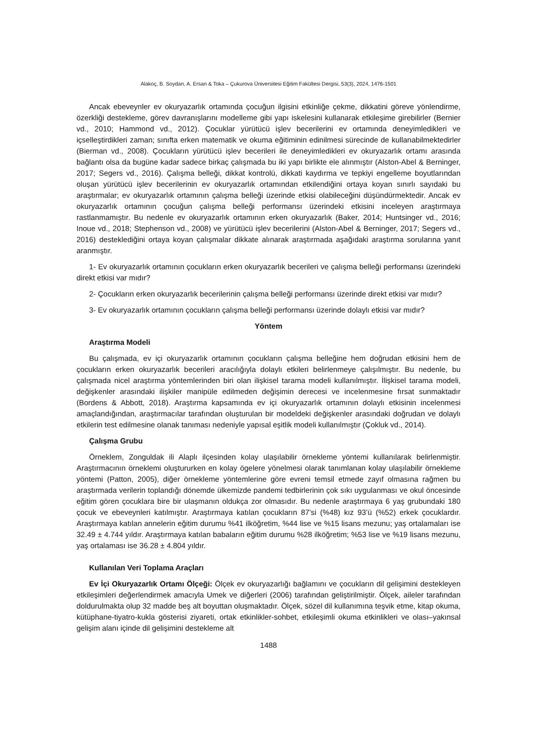Alakoç, B. Soydan, A. Ersan & Toka – Çukurova Üniversitesi Eğitim Fakültesi Dergisi, 53(3), 2024, 1476-1501
Ancak ebeveynler ev okuryazarlık ortamında çocuğun ilgisini etkinliğe çekme, dikkatini göreve yönlendirme, özerkliği destekleme, görev davranışlarını modelleme gibi yapı iskelesini kullanarak etkileşime girebilirler (Bernier vd., 2010; Hammond vd., 2012). Çocuklar yürütücü işlev becerilerini ev ortamında deneyimledikleri ve içselleştirdikleri zaman; sınıfta erken matematik ve okuma eğitiminin edinilmesi sürecinde de kullanabilmektedirler (Bierman vd., 2008). Çocukların yürütücü işlev becerileri ile deneyimledikleri ev okuryazarlık ortamı arasında bağlantı olsa da bugüne kadar sadece birkaç çalışmada bu iki yapı birlikte ele alınmıştır (Alston-Abel & Berninger, 2017; Segers vd., 2016). Çalışma belleği, dikkat kontrolü, dikkati kaydırma ve tepkiyi engelleme boyutlarından oluşan yürütücü işlev becerilerinin ev okuryazarlık ortamından etkilendiğini ortaya koyan sınırlı sayıdaki bu araştırmalar; ev okuryazarlık ortamının çalışma belleği üzerinde etkisi olabileceğini düşündürmektedir. Ancak ev okuryazarlık ortamının çocuğun çalışma belleği performansı üzerindeki etkisini inceleyen araştırmaya rastlanmamıştır. Bu nedenle ev okuryazarlık ortamının erken okuryazarlık (Baker, 2014; Huntsinger vd., 2016; Inoue vd., 2018; Stephenson vd., 2008) ve yürütücü işlev becerilerini (Alston-Abel & Berninger, 2017; Segers vd., 2016) desteklediğini ortaya koyan çalışmalar dikkate alınarak araştırmada aşağıdaki araştırma sorularına yanıt aranmıştır.
1- Ev okuryazarlık ortamının çocukların erken okuryazarlık becerileri ve çalışma belleği performansı üzerindeki direkt etkisi var mıdır?
2- Çocukların erken okuryazarlık becerilerinin çalışma belleği performansı üzerinde direkt etkisi var mıdır?
3- Ev okuryazarlık ortamının çocukların çalışma belleği performansı üzerinde dolaylı etkisi var mıdır?
Yöntem
Araştırma Modeli
Bu çalışmada, ev içi okuryazarlık ortamının çocukların çalışma belleğine hem doğrudan etkisini hem de çocukların erken okuryazarlık becerileri aracılığıyla dolaylı etkileri belirlenmeye çalışılmıştır. Bu nedenle, bu çalışmada nicel araştırma yöntemlerinden biri olan ilişkisel tarama modeli kullanılmıştır. İlişkisel tarama modeli, değişkenler arasındaki ilişkiler manipüle edilmeden değişimin derecesi ve incelenmesine fırsat sunmaktadır (Bordens & Abbott, 2018). Araştırma kapsamında ev içi okuryazarlık ortamının dolaylı etkisinin incelenmesi amaçlandığından, araştırmacılar tarafından oluşturulan bir modeldeki değişkenler arasındaki doğrudan ve dolaylı etkilerin test edilmesine olanak tanıması nedeniyle yapısal eşitlik modeli kullanılmıştır (Çokluk vd., 2014).
Çalışma Grubu
Örneklem, Zonguldak ili Alaplı ilçesinden kolay ulaşılabilir örnekleme yöntemi kullanılarak belirlenmiştir. Araştırmacının örneklemi oluştururken en kolay ögelere yönelmesi olarak tanımlanan kolay ulaşılabilir örnekleme yöntemi (Patton, 2005), diğer örnekleme yöntemlerine göre evreni temsil etmede zayıf olmasına rağmen bu araştırmada verilerin toplandığı dönemde ülkemizde pandemi tedbirlerinin çok sıkı uygulanması ve okul öncesinde eğitim gören çocuklara bire bir ulaşmanın oldukça zor olmasıdır. Bu nedenle araştırmaya 6 yaş grubundaki 180 çocuk ve ebeveynleri katılmıştır. Araştırmaya katılan çocukların 87’si (%48) kız 93’ü (%52) erkek çocuklardır. Araştırmaya katılan annelerin eğitim durumu %41 ilköğretim, %44 lise ve %15 lisans mezunu; yaş ortalamaları ise 32.49 ± 4.744 yıldır. Araştırmaya katılan babaların eğitim durumu %28 ilköğretim; %53 lise ve %19 lisans mezunu, yaş ortalaması ise 36.28 ± 4.804 yıldır.
Kullanılan Veri Toplama Araçları
Ev İçi Okuryazarlık Ortamı Ölçeği: Ölçek ev okuryazarlığı bağlamını ve çocukların dil gelişimini destekleyen etkileşimleri değerlendirmek amacıyla Umek ve diğerleri (2006) tarafından geliştirilmiştir. Ölçek, aileler tarafından doldurulmakta olup 32 madde beş alt boyuttan oluşmaktadır. Ölçek, sözel dil kullanımına teşvik etme, kitap okuma, kütüphane-tiyatro-kukla gösterisi ziyareti, ortak etkinlikler-sohbet, etkileşimli okuma etkinlikleri ve olası–yakınsal gelişim alanı içinde dil gelişimini destekleme alt
1488